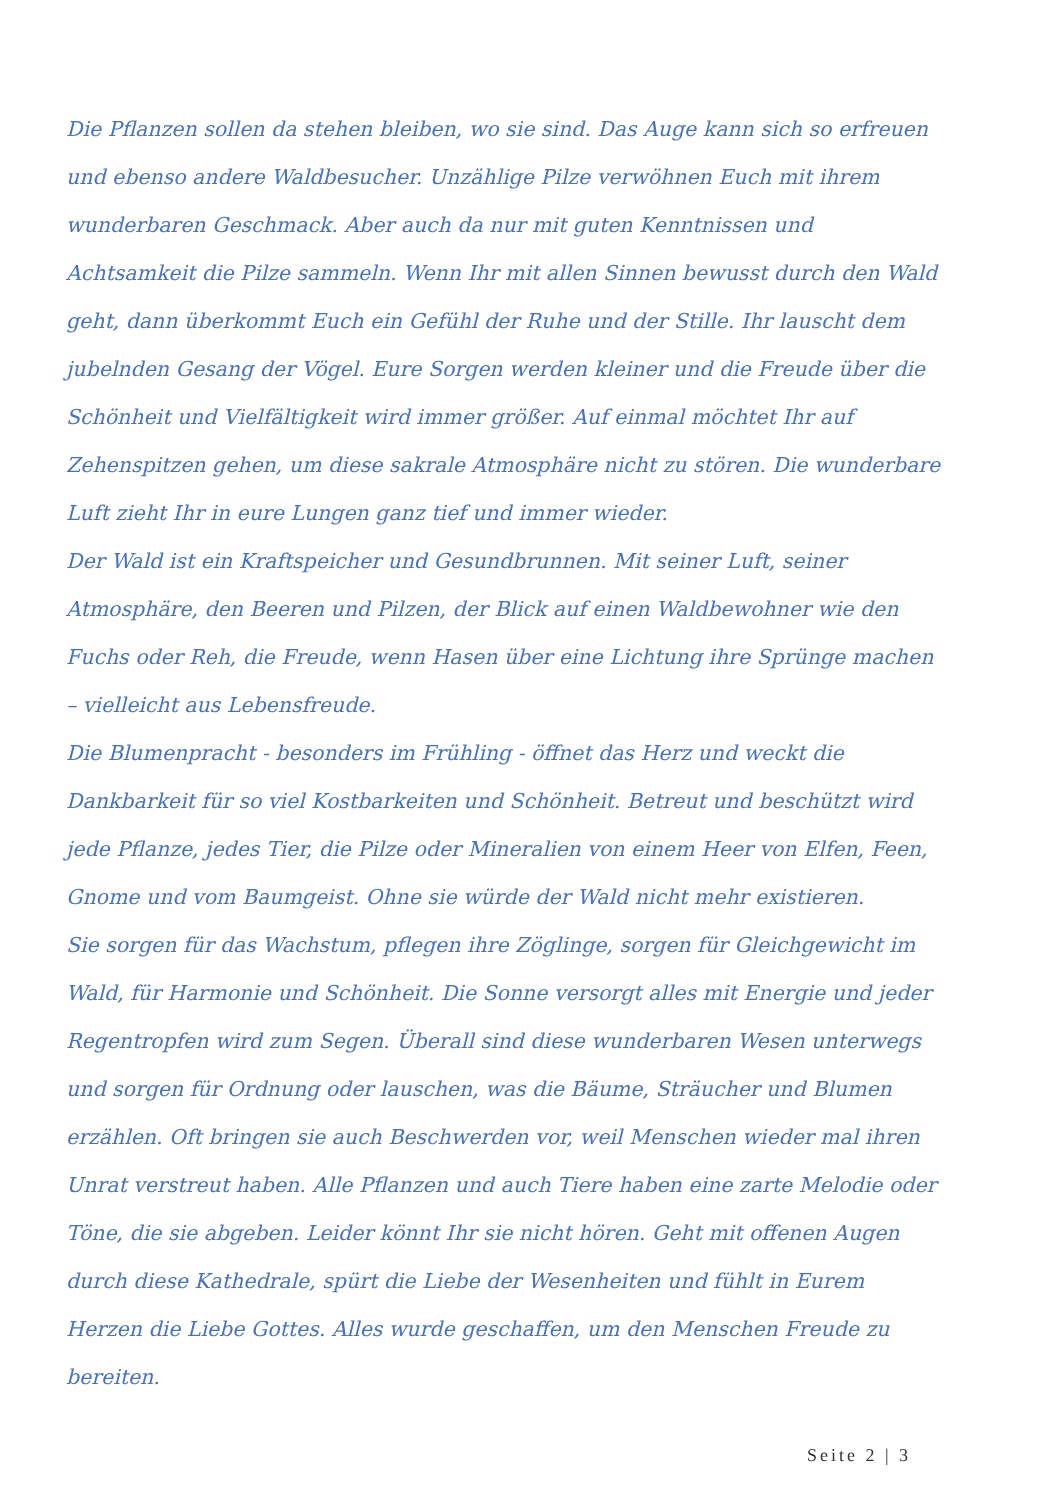Die Pflanzen sollen da stehen bleiben, wo sie sind. Das Auge kann sich so erfreuen und ebenso andere Waldbesucher. Unzählige Pilze verwöhnen Euch mit ihrem wunderbaren Geschmack. Aber auch da nur mit guten Kenntnissen und Achtsamkeit die Pilze sammeln. Wenn Ihr mit allen Sinnen bewusst durch den Wald geht, dann überkommt Euch ein Gefühl der Ruhe und der Stille. Ihr lauscht dem jubelnden Gesang der Vögel. Eure Sorgen werden kleiner und die Freude über die Schönheit und Vielfältigkeit wird immer größer. Auf einmal möchtet Ihr auf Zehenspitzen gehen, um diese sakrale Atmosphäre nicht zu stören. Die wunderbare Luft zieht Ihr in eure Lungen ganz tief und immer wieder.
Der Wald ist ein Kraftspeicher und Gesundbrunnen. Mit seiner Luft, seiner Atmosphäre, den Beeren und Pilzen, der Blick auf einen Waldbewohner wie den Fuchs oder Reh, die Freude, wenn Hasen über eine Lichtung ihre Sprünge machen – vielleicht aus Lebensfreude.
Die Blumenpracht - besonders im Frühling - öffnet das Herz und weckt die Dankbarkeit für so viel Kostbarkeiten und Schönheit. Betreut und beschützt wird jede Pflanze, jedes Tier, die Pilze oder Mineralien von einem Heer von Elfen, Feen, Gnome und vom Baumgeist. Ohne sie würde der Wald nicht mehr existieren.
Sie sorgen für das Wachstum, pflegen ihre Zöglinge, sorgen für Gleichgewicht im Wald, für Harmonie und Schönheit. Die Sonne versorgt alles mit Energie und jeder Regentropfen wird zum Segen. Überall sind diese wunderbaren Wesen unterwegs und sorgen für Ordnung oder lauschen, was die Bäume, Sträucher und Blumen erzählen. Oft bringen sie auch Beschwerden vor, weil Menschen wieder mal ihren Unrat verstreut haben. Alle Pflanzen und auch Tiere haben eine zarte Melodie oder Töne, die sie abgeben. Leider könnt Ihr sie nicht hören. Geht mit offenen Augen durch diese Kathedrale, spürt die Liebe der Wesenheiten und fühlt in Eurem Herzen die Liebe Gottes. Alles wurde geschaffen, um den Menschen Freude zu bereiten.
Seite 2 | 3